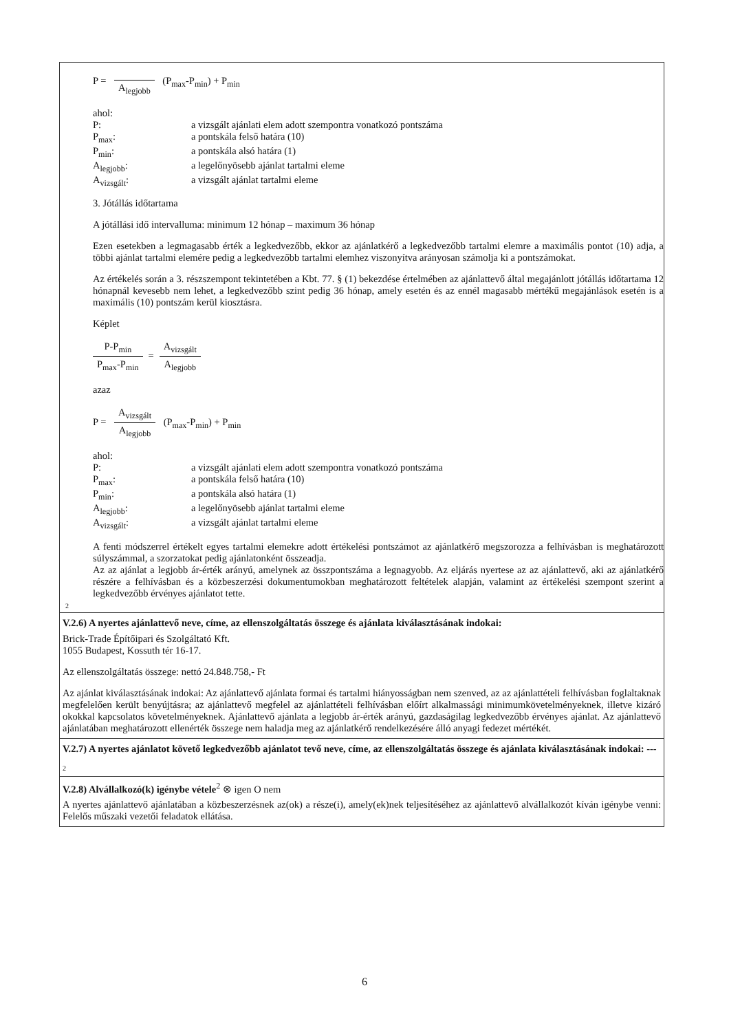P = A<sub>legjobb</sub> (P<sub>max</sub>-P<sub>min</sub>) + P<sub>min</sub>
ahol:
| P: | a vizsgált ajánlati elem adott szempontra vonatkozó pontszáma |
| P<sub>max</sub>: | a pontskála felső határa (10) |
| P<sub>min</sub>: | a pontskála alsó határa (1) |
| A<sub>legjobb</sub>: | a legelőnyösebb ajánlat tartalmi eleme |
| A<sub>vizsgált</sub>: | a vizsgált ajánlat tartalmi eleme |
3. Jótállás időtartama
A jótállási idő intervalluma: minimum 12 hónap – maximum 36 hónap
Ezen esetekben a legmagasabb érték a legkedvezőbb, ekkor az ajánlatkérő a legkedvezőbb tartalmi elemre a maximális pontot (10) adja, a többi ajánlat tartalmi elemére pedig a legkedvezőbb tartalmi elemhez viszonyítva arányosan számolja ki a pontszámokat.
Az értékelés során a 3. részszempont tekintetében a Kbt. 77. § (1) bekezdése értelmében az ajánlattevő által megajánlott jótállás időtartama 12 hónapnál kevesebb nem lehet, a legkedvezőbb szint pedig 36 hónap, amely esetén és az ennél magasabb mértékű megajánlások esetén is a maximális (10) pontszám kerül kiosztásra.
Képlet
P-P<sub>min</sub> P<sub>max</sub>-P<sub>min</sub> = A<sub>vizsgált</sub> A<sub>legjobb</sub>
azaz
P = A<sub>vizsgált</sub> A<sub>legjobb</sub> (P<sub>max</sub>-P<sub>min</sub>) + P<sub>min</sub>
ahol:
| P: | a vizsgált ajánlati elem adott szempontra vonatkozó pontszáma |
| P<sub>max</sub>: | a pontskála felső határa (10) |
| P<sub>min</sub>: | a pontskála alsó határa (1) |
| A<sub>legjobb</sub>: | a legelőnyösebb ajánlat tartalmi eleme |
| A<sub>vizsgált</sub>: | a vizsgált ajánlat tartalmi eleme |
A fenti módszerrel értékelt egyes tartalmi elemekre adott értékelési pontszámot az ajánlatkérő megszorozza a felhívásban is meghatározott súlyszámmal, a szorzatokat pedig ajánlatonként összeadja.
Az az ajánlat a legjobb ár-érték arányú, amelynek az összpontszáma a legnagyobb. Az eljárás nyertese az az ajánlattevő, aki az ajánlatkérő részére a felhívásban és a közbeszerzési dokumentumokban meghatározott feltételek alapján, valamint az értékelési szempont szerint a legkedvezőbb érvényes ajánlatot tette.
2
V.2.6) A nyertes ajánlattevő neve, címe, az ellenszolgáltatás összege és ajánlata kiválasztásának indokai:
Brick-Trade Építőipari és Szolgáltató Kft.
1055 Budapest, Kossuth tér 16-17.
Az ellenszolgáltatás összege: nettó 24.848.758,- Ft
Az ajánlat kiválasztásának indokai: Az ajánlattevő ajánlata formai és tartalmi hiányosságban nem szenved, az az ajánlattételi felhívásban foglaltaknak megfelelően került benyújtásra; az ajánlattevő megfelel az ajánlattételi felhívásban előírt alkalmassági minimumkövetelményeknek, illetve kizáró okokkal kapcsolatos követelményeknek. Ajánlattevő ajánlata a legjobb ár-érték arányú, gazdaságilag legkedvezőbb érvényes ajánlat. Az ajánlattevő ajánlatában meghatározott ellenérték összege nem haladja meg az ajánlatkérő rendelkezésére álló anyagi fedezet mértékét.
V.2.7) A nyertes ajánlatot követő legkedvezőbb ajánlatot tevő neve, címe, az ellenszolgáltatás összege és ajánlata kiválasztásának indokai: ---
2
V.2.8) Alvállalkozó(k) igénybe vétele<sup>2</sup> ⊗ igen O nem
A nyertes ajánlattevő ajánlatában a közbeszerzésnek az(ok) a része(i), amely(ek)nek teljesítéséhez az ajánlattevő alvállalkozót kíván igénybe venni: Felelős műszaki vezetői feladatok ellátása.
6